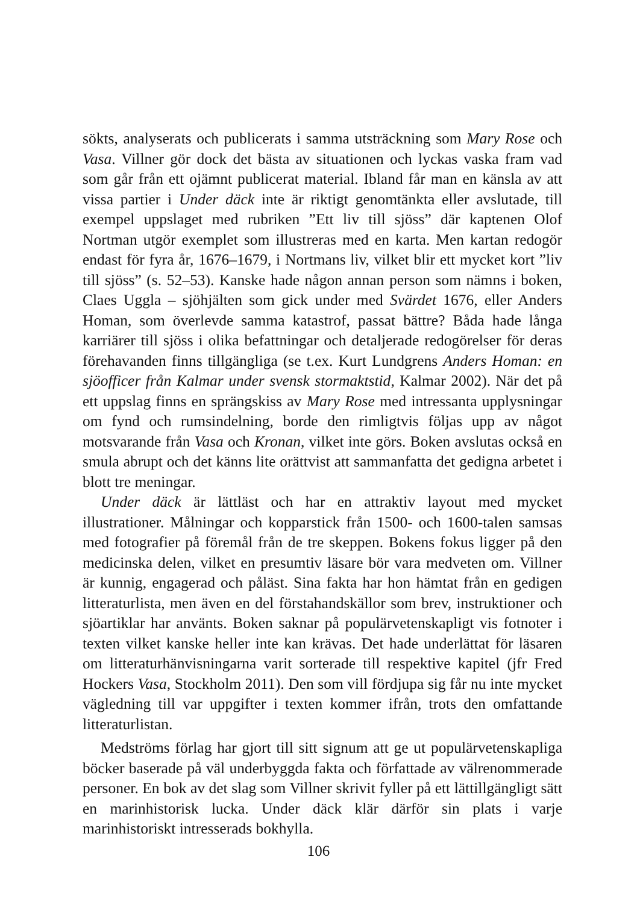sökts, analyserats och publicerats i samma utsträckning som Mary Rose och Vasa. Villner gör dock det bästa av situationen och lyckas vaska fram vad som går från ett ojämnt publicerat material. Ibland får man en känsla av att vissa partier i Under däck inte är riktigt genomtänkta eller avslutade, till exempel uppslaget med rubriken ”Ett liv till sjöss” där kaptenen Olof Nortman utgör exemplet som illustreras med en karta. Men kartan redogör endast för fyra år, 1676–1679, i Nortmans liv, vilket blir ett mycket kort ”liv till sjöss” (s. 52–53). Kanske hade någon annan person som nämns i boken, Claes Uggla – sjöhjälten som gick under med Svärdet 1676, eller Anders Homan, som överlevde samma katastrof, passat bättre? Båda hade långa karriärer till sjöss i olika befattningar och detaljerade redogörelser för deras förehavanden finns tillgängliga (se t.ex. Kurt Lundgrens Anders Homan: en sjöofficer från Kalmar under svensk stormaktstid, Kalmar 2002). När det på ett uppslag finns en sprängskiss av Mary Rose med intressanta upplysningar om fynd och rumsindelning, borde den rimligtvis följas upp av något motsvarande från Vasa och Kronan, vilket inte görs. Boken avslutas också en smula abrupt och det känns lite orättvist att sammanfatta det gedigna arbetet i blott tre meningar.
Under däck är lättläst och har en attraktiv layout med mycket illustrationer. Målningar och kopparstick från 1500- och 1600-talen samsas med fotografier på föremål från de tre skeppen. Bokens fokus ligger på den medicinska delen, vilket en presumtiv läsare bör vara medveten om. Villner är kunnig, engagerad och påläst. Sina fakta har hon hämtat från en gedigen litteraturlista, men även en del förstahandskällor som brev, instruktioner och sjöartiklar har använts. Boken saknar på populärvetenskapligt vis fotnoter i texten vilket kanske heller inte kan krävas. Det hade underlättat för läsaren om litteraturhänvisningarna varit sorterade till respektive kapitel (jfr Fred Hockers Vasa, Stockholm 2011). Den som vill fördjupa sig får nu inte mycket vägledning till var uppgifter i texten kommer ifrån, trots den omfattande litteraturlistan.
Medströms förlag har gjort till sitt signum att ge ut populärvetenskapliga böcker baserade på väl underbyggda fakta och författade av välrenommerade personer. En bok av det slag som Villner skrivit fyller på ett lättillgängligt sätt en marinhistorisk lucka. Under däck klär därför sin plats i varje marinhistoriskt intresserads bokhylla.
106